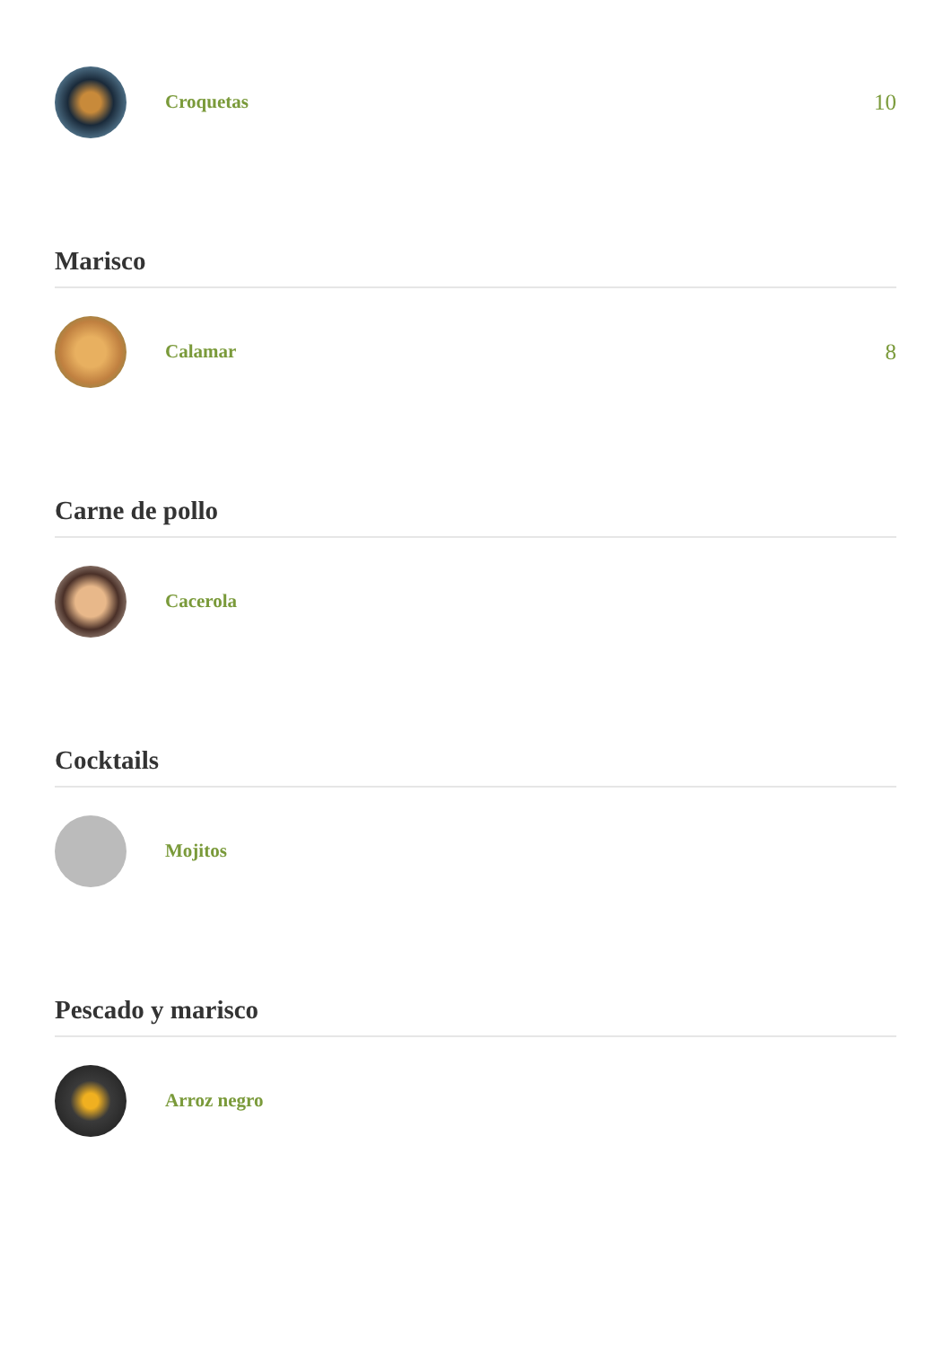Croquetas
10
Marisco
Calamar
8
Carne de pollo
Cacerola
Cocktails
Mojitos
Pescado y marisco
Arroz negro